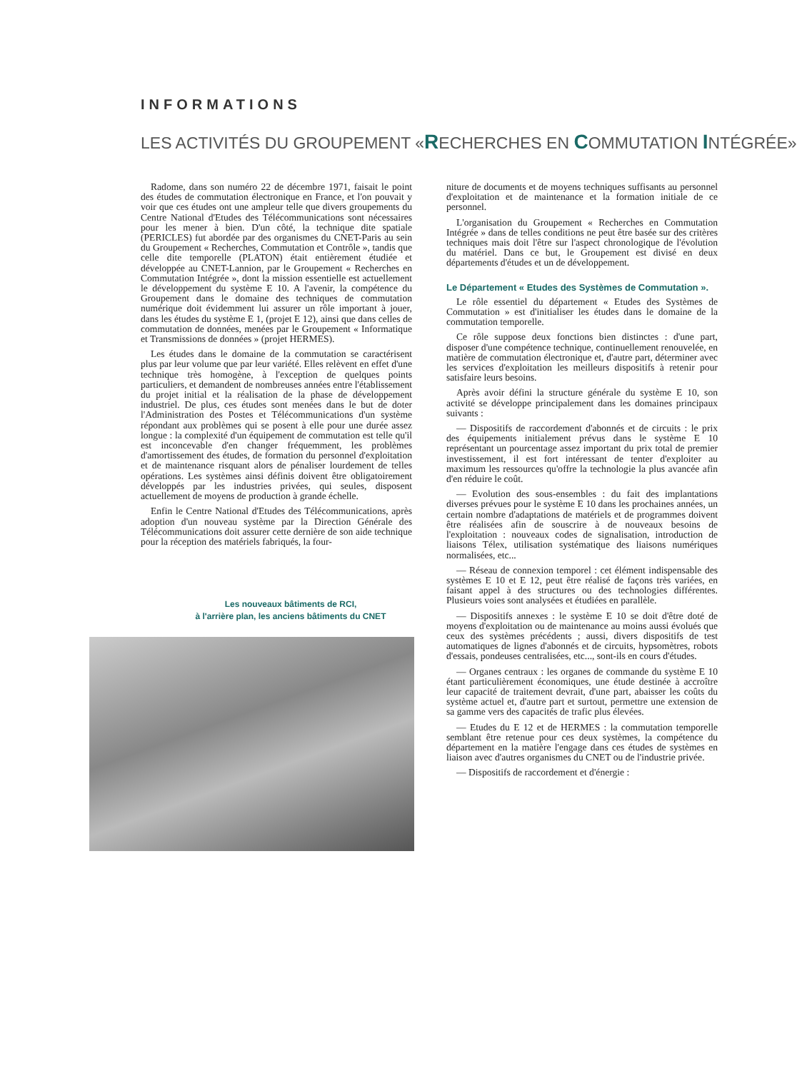INFORMATIONS
LES ACTIVITÉS DU GROUPEMENT «RECHERCHES EN COMMUTATION INTÉGRÉE»
Radome, dans son numéro 22 de décembre 1971, faisait le point des études de commutation électronique en France, et l'on pouvait y voir que ces études ont une ampleur telle que divers groupements du Centre National d'Etudes des Télécommunications sont nécessaires pour les mener à bien. D'un côté, la technique dite spatiale (PERICLES) fut abordée par des organismes du CNET-Paris au sein du Groupement « Recherches, Commutation et Contrôle », tandis que celle dite temporelle (PLATON) était entièrement étudiée et développée au CNET-Lannion, par le Groupement « Recherches en Commutation Intégrée », dont la mission essentielle est actuellement le développement du système E 10. A l'avenir, la compétence du Groupement dans le domaine des techniques de commutation numérique doit évidemment lui assurer un rôle important à jouer, dans les études du système E 1, (projet E 12), ainsi que dans celles de commutation de données, menées par le Groupement « Informatique et Transmissions de données » (projet HERMES).
Les études dans le domaine de la commutation se caractérisent plus par leur volume que par leur variété. Elles relèvent en effet d'une technique très homogène, à l'exception de quelques points particuliers, et demandent de nombreuses années entre l'établissement du projet initial et la réalisation de la phase de développement industriel. De plus, ces études sont menées dans le but de doter l'Administration des Postes et Télécommunications d'un système répondant aux problèmes qui se posent à elle pour une durée assez longue : la complexité d'un équipement de commutation est telle qu'il est inconcevable d'en changer fréquemment, les problèmes d'amortissement des études, de formation du personnel d'exploitation et de maintenance risquant alors de pénaliser lourdement de telles opérations. Les systèmes ainsi définis doivent être obligatoirement développés par les industries privées, qui seules, disposent actuellement de moyens de production à grande échelle.
Enfin le Centre National d'Etudes des Télécommunications, après adoption d'un nouveau système par la Direction Générale des Télécommunications doit assurer cette dernière de son aide technique pour la réception des matériels fabriqués, la four-
Les nouveaux bâtiments de RCI,
à l'arrière plan, les anciens bâtiments du CNET
niture de documents et de moyens techniques suffisants au personnel d'exploitation et de maintenance et la formation initiale de ce personnel.
L'organisation du Groupement « Recherches en Commutation Intégrée » dans de telles conditions ne peut être basée sur des critères techniques mais doit l'être sur l'aspect chronologique de l'évolution du matériel. Dans ce but, le Groupement est divisé en deux départements d'études et un de développement.
Le Département « Etudes des Systèmes de Commutation ».
Le rôle essentiel du département « Etudes des Systèmes de Commutation » est d'initialiser les études dans le domaine de la commutation temporelle.
Ce rôle suppose deux fonctions bien distinctes : d'une part, disposer d'une compétence technique, continuellement renouvelée, en matière de commutation électronique et, d'autre part, déterminer avec les services d'exploitation les meilleurs dispositifs à retenir pour satisfaire leurs besoins.
Après avoir défini la structure générale du système E 10, son activité se développe principalement dans les domaines principaux suivants :
— Dispositifs de raccordement d'abonnés et de circuits : le prix des équipements initialement prévus dans le système E 10 représentant un pourcentage assez important du prix total de premier investissement, il est fort intéressant de tenter d'exploiter au maximum les ressources qu'offre la technologie la plus avancée afin d'en réduire le coût.
— Evolution des sous-ensembles : du fait des implantations diverses prévues pour le système E 10 dans les prochaines années, un certain nombre d'adaptations de matériels et de programmes doivent être réalisées afin de souscrire à de nouveaux besoins de l'exploitation : nouveaux codes de signalisation, introduction de liaisons Télex, utilisation systématique des liaisons numériques normalisées, etc...
— Réseau de connexion temporel : cet élément indispensable des systèmes E 10 et E 12, peut être réalisé de façons très variées, en faisant appel à des structures ou des technologies différentes. Plusieurs voies sont analysées et étudiées en parallèle.
— Dispositifs annexes : le système E 10 se doit d'être doté de moyens d'exploitation ou de maintenance au moins aussi évolués que ceux des systèmes précédents ; aussi, divers dispositifs de test automatiques de lignes d'abonnés et de circuits, hypsomètres, robots d'essais, pondeuses centralisées, etc..., sont-ils en cours d'études.
— Organes centraux : les organes de commande du système E 10 étant particulièrement économiques, une étude destinée à accroître leur capacité de traitement devrait, d'une part, abaisser les coûts du système actuel et, d'autre part et surtout, permettre une extension de sa gamme vers des capacités de trafic plus élevées.
— Etudes du E 12 et de HERMES : la commutation temporelle semblant être retenue pour ces deux systèmes, la compétence du département en la matière l'engage dans ces études de systèmes en liaison avec d'autres organismes du CNET ou de l'industrie privée.
— Dispositifs de raccordement et d'énergie :